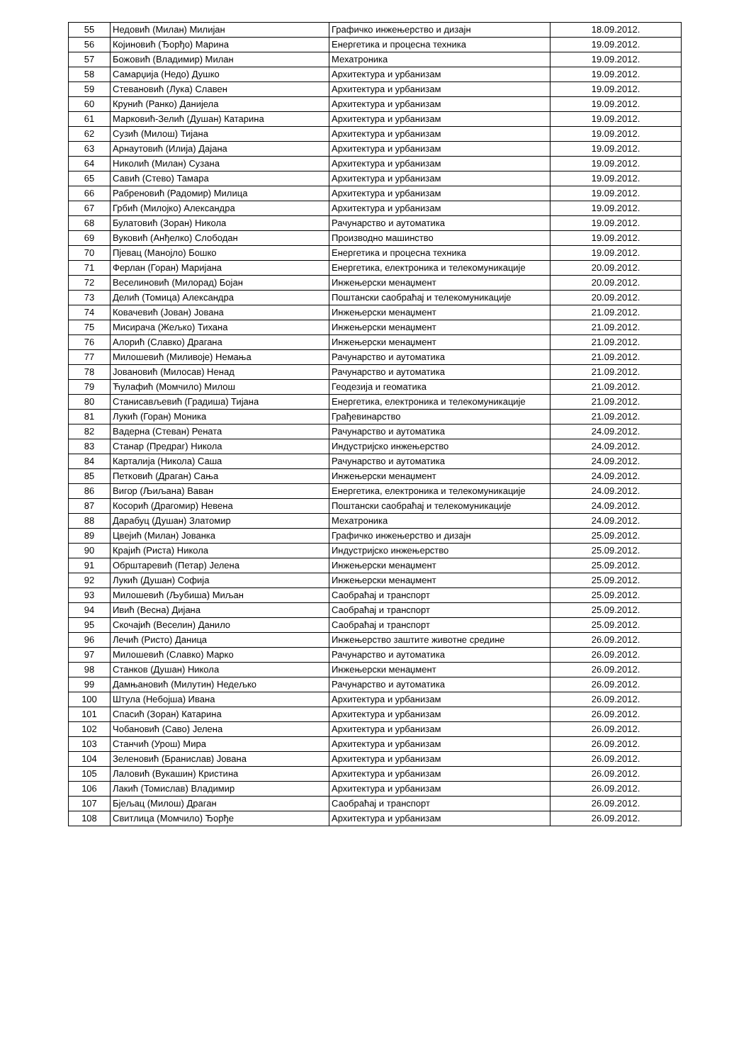| 55 | Недовић (Милан) Милијан | Графичко инжењерство и дизајн | 18.09.2012. |
| 56 | Којиновић (Ђорђо) Марина | Енергетика и процесна техника | 19.09.2012. |
| 57 | Божовић (Владимир) Милан | Мехатроника | 19.09.2012. |
| 58 | Самарџија (Недо) Душко | Архитектура и урбанизам | 19.09.2012. |
| 59 | Стевановић (Лука) Славен | Архитектура и урбанизам | 19.09.2012. |
| 60 | Крунић (Ранко) Данијела | Архитектура и урбанизам | 19.09.2012. |
| 61 | Марковић-Зелић (Душан) Катарина | Архитектура и урбанизам | 19.09.2012. |
| 62 | Сузић (Милош) Тијана | Архитектура и урбанизам | 19.09.2012. |
| 63 | Арнаутовић (Илија) Дајана | Архитектура и урбанизам | 19.09.2012. |
| 64 | Николић (Милан) Сузана | Архитектура и урбанизам | 19.09.2012. |
| 65 | Савић (Стево) Тамара | Архитектура и урбанизам | 19.09.2012. |
| 66 | Рабреновић (Радомир) Милица | Архитектура и урбанизам | 19.09.2012. |
| 67 | Грбић (Милојко) Александра | Архитектура и урбанизам | 19.09.2012. |
| 68 | Булатовић (Зоран) Никола | Рачунарство и аутоматика | 19.09.2012. |
| 69 | Вуковић (Анђелко) Слободан | Производно машинство | 19.09.2012. |
| 70 | Пјевац (Манојло) Бошко | Енергетика и процесна техника | 19.09.2012. |
| 71 | Ферлан (Горан) Маријана | Енергетика, електроника и телекомуникације | 20.09.2012. |
| 72 | Веселиновић (Милорад) Бојан | Инжењерски менаџмент | 20.09.2012. |
| 73 | Делић (Томица) Александра | Поштански саобраћај и телекомуникације | 20.09.2012. |
| 74 | Ковачевић (Јован) Јована | Инжењерски менаџмент | 21.09.2012. |
| 75 | Мисирача (Жељко) Тихана | Инжењерски менаџмент | 21.09.2012. |
| 76 | Алорић (Славко) Драгана | Инжењерски менаџмент | 21.09.2012. |
| 77 | Милошевић (Миливоје) Немања | Рачунарство и аутоматика | 21.09.2012. |
| 78 | Јовановић (Милосав) Ненад | Рачунарство и аутоматика | 21.09.2012. |
| 79 | Ћулафић (Момчило) Милош | Геодезија и геоматика | 21.09.2012. |
| 80 | Станисављевић (Градиша) Тијана | Енергетика, електроника и телекомуникације | 21.09.2012. |
| 81 | Лукић (Горан) Моника | Грађевинарство | 21.09.2012. |
| 82 | Вадерна (Стеван) Рената | Рачунарство и аутоматика | 24.09.2012. |
| 83 | Станар (Предраг) Никола | Индустријско инжењерство | 24.09.2012. |
| 84 | Карталија (Никола) Саша | Рачунарство и аутоматика | 24.09.2012. |
| 85 | Петковић (Драган) Сања | Инжењерски менаџмент | 24.09.2012. |
| 86 | Вигор (Љиљана) Ваван | Енергетика, електроника и телекомуникације | 24.09.2012. |
| 87 | Косорић (Драгомир) Невена | Поштански саобраћај и телекомуникације | 24.09.2012. |
| 88 | Дарабуц (Душан) Златомир | Мехатроника | 24.09.2012. |
| 89 | Цвејић (Милан) Јованка | Графичко инжењерство и дизајн | 25.09.2012. |
| 90 | Крајић (Риста) Никола | Индустријско инжењерство | 25.09.2012. |
| 91 | Обрштаревић (Петар) Јелена | Инжењерски менаџмент | 25.09.2012. |
| 92 | Лукић (Душан) Софија | Инжењерски менаџмент | 25.09.2012. |
| 93 | Милошевић (Љубиша) Миљан | Саобраћај и транспорт | 25.09.2012. |
| 94 | Ивић (Весна) Дијана | Саобраћај и транспорт | 25.09.2012. |
| 95 | Скочајић (Веселин) Данило | Саобраћај и транспорт | 25.09.2012. |
| 96 | Лечић (Ристо) Даница | Инжењерство заштите животне средине | 26.09.2012. |
| 97 | Милошевић (Славко) Марко | Рачунарство и аутоматика | 26.09.2012. |
| 98 | Станков (Душан) Никола | Инжењерски менаџмент | 26.09.2012. |
| 99 | Дамњановић (Милутин) Недељко | Рачунарство и аутоматика | 26.09.2012. |
| 100 | Штула (Небојша) Ивана | Архитектура и урбанизам | 26.09.2012. |
| 101 | Спасић (Зоран) Катарина | Архитектура и урбанизам | 26.09.2012. |
| 102 | Чобановић (Саво) Јелена | Архитектура и урбанизам | 26.09.2012. |
| 103 | Станчић (Урош) Мира | Архитектура и урбанизам | 26.09.2012. |
| 104 | Зеленовић (Бранислав) Јована | Архитектура и урбанизам | 26.09.2012. |
| 105 | Лаловић (Вукашин) Кристина | Архитектура и урбанизам | 26.09.2012. |
| 106 | Лакић (Томислав) Владимир | Архитектура и урбанизам | 26.09.2012. |
| 107 | Бјељац (Милош) Драган | Саобраћај и транспорт | 26.09.2012. |
| 108 | Свитлица (Момчило) Ђорђе | Архитектура и урбанизам | 26.09.2012. |